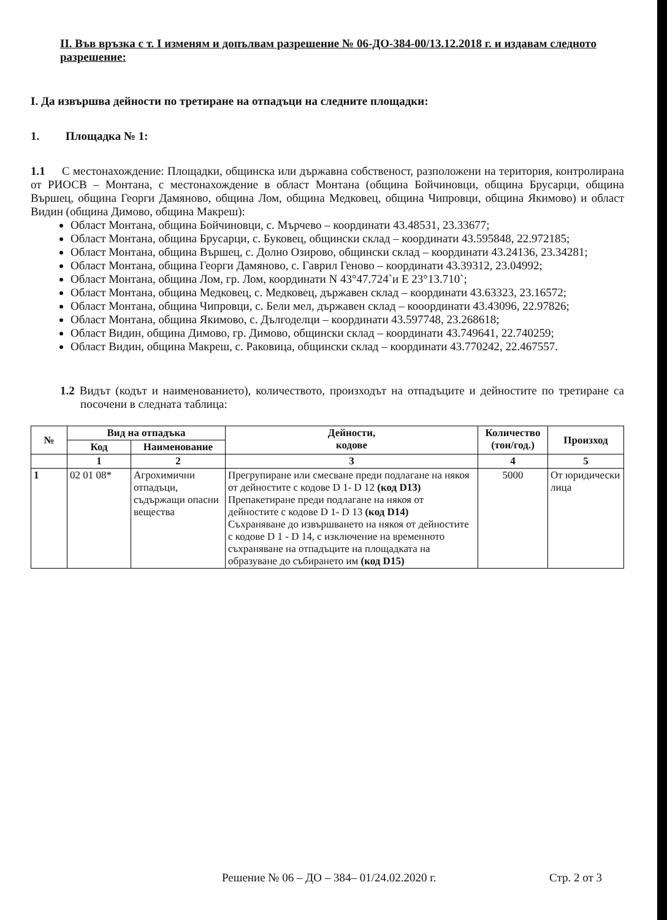II. Във връзка с т. I изменям и допълвам разрешение № 06-ДО-384-00/13.12.2018 г. и издавам следното разрешение:
I. Да извършва дейности по третиране на отпадъци на следните площадки:
1. Площадка № 1:
1.1 С местонахождение: Площадки, общинска или държавна собственост, разположени на територия, контролирана от РИОСВ – Монтана, с местонахождение в област Монтана (община Бойчиновци, община Брусарци, община Вършец, община Георги Дамяново, община Лом, община Медковец, община Чипровци, община Якимово) и област Видин (община Димово, община Макреш):
Област Монтана, община Бойчиновци, с. Мърчево – координати 43.48531, 23.33677;
Област Монтана, община Брусарци, с. Буковец, общински склад – координати 43.595848, 22.972185;
Област Монтана, община Вършец, с. Долно Озирово, общински склад – координати 43.24136, 23.34281;
Област Монтана, община Георги Дамяново, с. Гаврил Геново – координати 43.39312, 23.04992;
Област Монтана, община Лом, гр. Лом, координати N 43°47.724`и E 23°13.710`;
Област Монтана, община Медковец, с. Медковец, държавен склад – координати 43.63323, 23.16572;
Област Монтана, община Чипровци, с. Бели мел, държавен склад – кооординати 43.43096, 22.97826;
Област Монтана, община Якимово, с. Дългоделци – координати 43.597748, 23.268618;
Област Видин, община Димово, гр. Димово, общински склад – координати 43.749641, 22.740259;
Област Видин, община Макреш, с. Раковица, общински склад – координати 43.770242, 22.467557.
1.2 Видът (кодът и наименованието), количеството, произходът на отпадъците и дейностите по третиране са посочени в следната таблица:
| № | Вид на отпадъка | | Дейности, кодове | Количество (тон/год.) | Произход |
| --- | --- | --- | --- | --- | --- |
| | Код | Наименование | | | |
| | 1 | 2 | 3 | 4 | 5 |
| 1 | 02 01 08* | Агрохимични отпадъци, съдържащи опасни вещества | Прегрупиране или смесване преди подлагане на някоя от дейностите с кодове D 1- D 12 (код D13) Препакетиране преди подлагане на някоя от дейностите с кодове D 1- D 13 (код D14) Съхраняване до извършването на някоя от дейностите с кодове D 1 - D 14, с изключение на временното съхраняване на отпадъците на площадката на образуване до събирането им (код D15) | 5000 | От юридически лица |
Решение № 06 – ДО – 384– 01/24.02.2020 г. Стр. 2 от 3